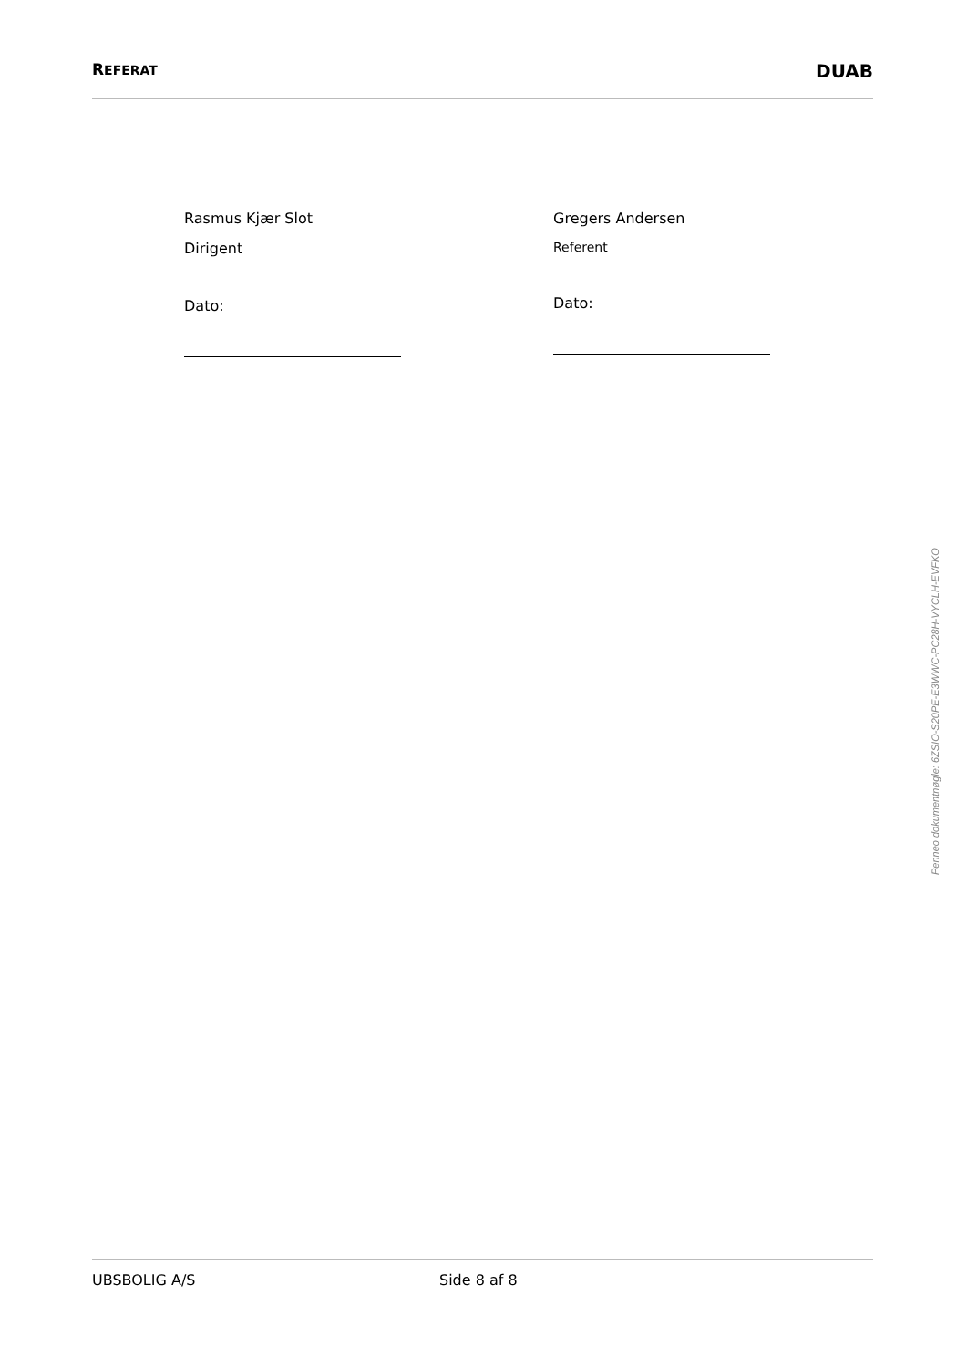REFERAT DUAB
Rasmus Kjær Slot
Dirigent
Dato:
Gregers Andersen
Referent
Dato:
Penneo dokumentnøgle: 6ZSIO-S20PE-E3WWC-PC28H-VYCLH-EVFKO
UBSBOLIG A/S Side 8 af 8